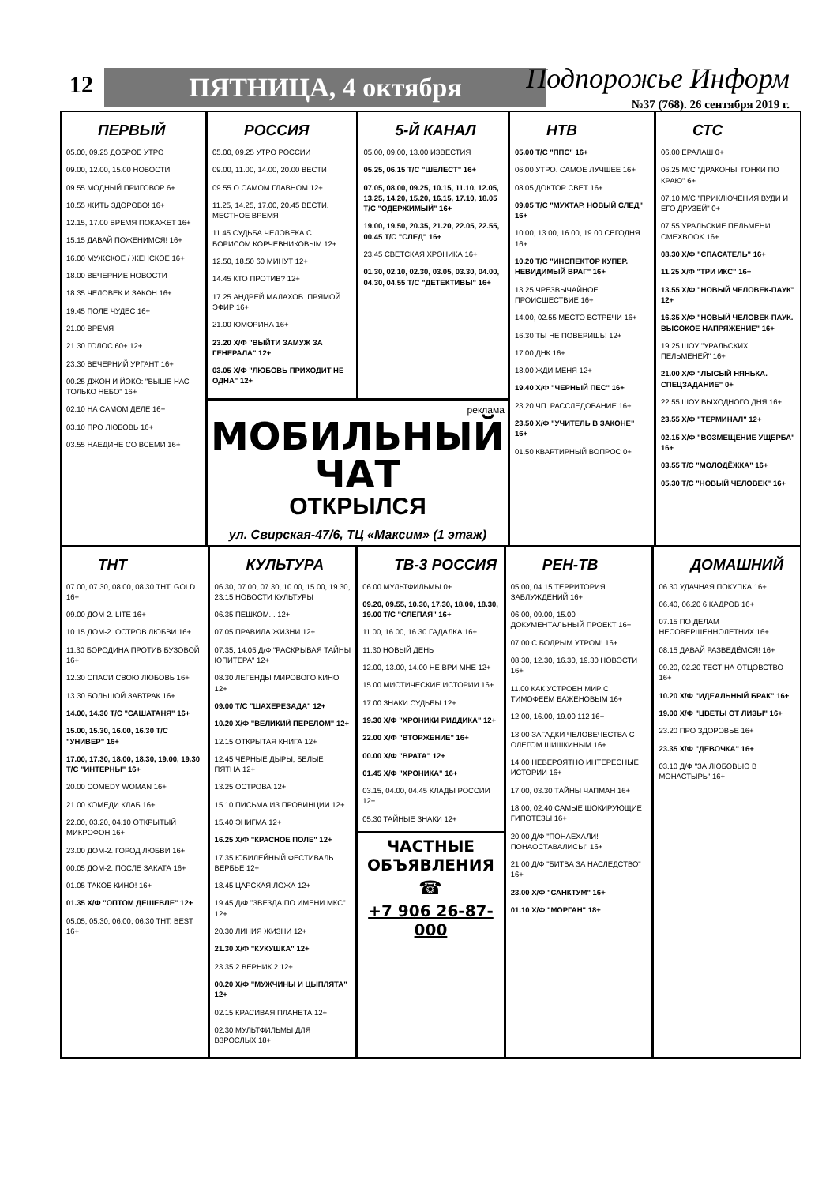12 ПЯТНИЦА, 4 октября Подпорожье Информ
№37 (768). 26 сентября 2019 г.
ПЕРВЫЙ
05.00, 09.25 ДОБРОЕ УТРО
09.00, 12.00, 15.00 НОВОСТИ
09.55 МОДНЫЙ ПРИГОВОР 6+
10.55 ЖИТЬ ЗДОРОВО! 16+
12.15, 17.00 ВРЕМЯ ПОКАЖЕТ 16+
15.15 ДАВАЙ ПОЖЕНИМСЯ! 16+
16.00 МУЖСКОЕ / ЖЕНСКОЕ 16+
18.00 ВЕЧЕРНИЕ НОВОСТИ
18.35 ЧЕЛОВЕК И ЗАКОН 16+
19.45 ПОЛЕ ЧУДЕС 16+
21.00 ВРЕМЯ
21.30 ГОЛОС 60+ 12+
23.30 ВЕЧЕРНИЙ УРГАНТ 16+
00.25 ДЖОН И ЙОКО: "ВЫШЕ НАС ТОЛЬКО НЕБО" 16+
02.10 НА САМОМ ДЕЛЕ 16+
03.10 ПРО ЛЮБОВЬ 16+
03.55 НАЕДИНЕ СО ВСЕМИ 16+
РОССИЯ
05.00, 09.25 УТРО РОССИИ
09.00, 11.00, 14.00, 20.00 ВЕСТИ
09.55 О САМОМ ГЛАВНОМ 12+
11.25, 14.25, 17.00, 20.45 ВЕСТИ. МЕСТНОЕ ВРЕМЯ
11.45 СУДЬБА ЧЕЛОВЕКА С БОРИСОМ КОРЧЕВНИКОВЫМ 12+
12.50, 18.50 60 МИНУТ 12+
14.45 КТО ПРОТИВ? 12+
17.25 АНДРЕЙ МАЛАХОВ. ПРЯМОЙ ЭФИР 16+
21.00 ЮМОРИНА 16+
23.20 Х/Ф "ВЫЙТИ ЗАМУЖ ЗА ГЕНЕРАЛА" 12+
03.05 Х/Ф "ЛЮБОВЬ ПРИХОДИТ НЕ ОДНА" 12+
5-Й КАНАЛ
05.00, 09.00, 13.00 ИЗВЕСТИЯ
05.25, 06.15 Т/С "ШЕЛЕСТ" 16+
07.05, 08.00, 09.25, 10.15, 11.10, 12.05, 13.25, 14.20, 15.20, 16.15, 17.10, 18.05 Т/С "ОДЕРЖИМЫЙ" 16+
19.00, 19.50, 20.35, 21.20, 22.05, 22.55, 00.45 Т/С "СЛЕД" 16+
23.45 СВЕТСКАЯ ХРОНИКА 16+
01.30, 02.10, 02.30, 03.05, 03.30, 04.00, 04.30, 04.55 Т/С "ДЕТЕКТИВЫ" 16+
реклама
МОБИЛЬНЫЙ
ЧАТ
ОТКРЫЛСЯ
ул. Свирская-47/6, ТЦ «Максим» (1 этаж)
НТВ
05.00 Т/С "ППС" 16+
06.00 УТРО. САМОЕ ЛУЧШЕЕ 16+
08.05 ДОКТОР СВЕТ 16+
09.05 Т/С "МУХТАР. НОВЫЙ СЛЕД" 16+
10.00, 13.00, 16.00, 19.00 СЕГОДНЯ 16+
10.20 Т/С "ИНСПЕКТОР КУПЕР. НЕВИДИМЫЙ ВРАГ" 16+
13.25 ЧРЕЗВЫЧАЙНОЕ ПРОИСШЕСТВИЕ 16+
14.00, 02.55 МЕСТО ВСТРЕЧИ 16+
16.30 ТЫ НЕ ПОВЕРИШЬ! 12+
17.00 ДНК 16+
18.00 ЖДИ МЕНЯ 12+
19.40 Х/Ф "ЧЕРНЫЙ ПЕС" 16+
23.20 ЧП. РАССЛЕДОВАНИЕ 16+
23.50 Х/Ф "УЧИТЕЛЬ В ЗАКОНЕ" 16+
01.50 КВАРТИРНЫЙ ВОПРОС 0+
СТС
06.00 ЕРАЛАШ 0+
06.25 М/С "ДРАКОНЫ. ГОНКИ ПО КРАЮ" 6+
07.10 М/С "ПРИКЛЮЧЕНИЯ ВУДИ И ЕГО ДРУЗЕЙ" 0+
07.55 УРАЛЬСКИЕ ПЕЛЬМЕНИ. СМЕХBOOK 16+
08.30 Х/Ф "СПАСАТЕЛЬ" 16+
11.25 Х/Ф "ТРИ ИКС" 16+
13.55 Х/Ф "НОВЫЙ ЧЕЛОВЕК-ПАУК" 12+
16.35 Х/Ф "НОВЫЙ ЧЕЛОВЕК-ПАУК. ВЫСОКОЕ НАПРЯЖЕНИЕ" 16+
19.25 ШОУ "УРАЛЬСКИХ ПЕЛЬМЕНЕЙ" 16+
21.00 Х/Ф "ЛЫСЫЙ НЯНЬКА. СПЕЦЗАДАНИЕ" 0+
22.55 ШОУ ВЫХОДНОГО ДНЯ 16+
23.55 Х/Ф "ТЕРМИНАЛ" 12+
02.15 Х/Ф "ВОЗМЕЩЕНИЕ УЩЕРБА" 16+
03.55 Т/С "МОЛОДЁЖКА" 16+
05.30 Т/С "НОВЫЙ ЧЕЛОВЕК" 16+
ТНТ
07.00, 07.30, 08.00, 08.30 THT. GOLD 16+
09.00 ДОМ-2. LITE 16+
10.15 ДОМ-2. ОСТРОВ ЛЮБВИ 16+
11.30 БОРОДИНА ПРОТИВ БУЗОВОЙ 16+
12.30 СПАСИ СВОЮ ЛЮБОВЬ 16+
13.30 БОЛЬШОЙ ЗАВТРАК 16+
14.00, 14.30 Т/С "САШАТАНЯ" 16+
15.00, 15.30, 16.00, 16.30 Т/С "УНИВЕР" 16+
17.00, 17.30, 18.00, 18.30, 19.00, 19.30 Т/С "ИНТЕРНЫ" 16+
20.00 COMEDY WOMAN 16+
21.00 КОМЕДИ КЛАБ 16+
22.00, 03.20, 04.10 ОТКРЫТЫЙ МИКРОФОН 16+
23.00 ДОМ-2. ГОРОД ЛЮБВИ 16+
00.05 ДОМ-2. ПОСЛЕ ЗАКАТА 16+
01.05 ТАКОЕ КИНО! 16+
01.35 Х/Ф "ОПТОМ ДЕШЕВЛЕ" 12+
05.05, 05.30, 06.00, 06.30 THT. BEST 16+
КУЛЬТУРА
06.30, 07.00, 07.30, 10.00, 15.00, 19.30, 23.15 НОВОСТИ КУЛЬТУРЫ
06.35 ПЕШКОМ... 12+
07.05 ПРАВИЛА ЖИЗНИ 12+
07.35, 14.05 Д/Ф "РАСКРЫВАЯ ТАЙНЫ ЮПИТЕРА" 12+
08.30 ЛЕГЕНДЫ МИРОВОГО КИНО 12+
09.00 Т/С "ШАХЕРЕЗАДА" 12+
10.20 Х/Ф "ВЕЛИКИЙ ПЕРЕЛОМ" 12+
12.15 ОТКРЫТАЯ КНИГА 12+
12.45 ЧЕРНЫЕ ДЫРЫ, БЕЛЫЕ ПЯТНА 12+
13.25 ОСТРОВА 12+
15.10 ПИСЬМА ИЗ ПРОВИНЦИИ 12+
15.40 ЭНИГМА 12+
16.25 Х/Ф "КРАСНОЕ ПОЛЕ" 12+
17.35 ЮБИЛЕЙНЫЙ ФЕСТИВАЛЬ ВЕРБЬЕ 12+
18.45 ЦАРСКАЯ ЛОЖА 12+
19.45 Д/Ф "ЗВЕЗДА ПО ИМЕНИ МКС" 12+
20.30 ЛИНИЯ ЖИЗНИ 12+
21.30 Х/Ф "КУКУШКА" 12+
23.35 2 ВЕРНИК 2 12+
00.20 Х/Ф "МУЖЧИНЫ И ЦЫПЛЯТА" 12+
02.15 КРАСИВАЯ ПЛАНЕТА 12+
02.30 МУЛЬТФИЛЬМЫ ДЛЯ ВЗРОСЛЫХ 18+
ТВ-3 РОССИЯ
06.00 МУЛЬТФИЛЬМЫ 0+
09.20, 09.55, 10.30, 17.30, 18.00, 18.30, 19.00 Т/С "СЛЕПАЯ" 16+
11.00, 16.00, 16.30 ГАДАЛКА 16+
11.30 НОВЫЙ ДЕНЬ
12.00, 13.00, 14.00 НЕ ВРИ МНЕ 12+
15.00 МИСТИЧЕСКИЕ ИСТОРИИ 16+
17.00 ЗНАКИ СУДЬБЫ 12+
19.30 Х/Ф "ХРОНИКИ РИДДИКА" 12+
22.00 Х/Ф "ВТОРЖЕНИЕ" 16+
00.00 Х/Ф "ВРАТА" 12+
01.45 Х/Ф "ХРОНИКА" 16+
03.15, 04.00, 04.45 КЛАДЫ РОССИИ 12+
05.30 ТАЙНЫЕ ЗНАКИ 12+
ЧАСТНЫЕ
ОБЪЯВЛЕНИЯ
☎
+7 906 26-87-000
РЕН-ТВ
05.00, 04.15 ТЕРРИТОРИЯ ЗАБЛУЖДЕНИЙ 16+
06.00, 09.00, 15.00 ДОКУМЕНТАЛЬНЫЙ ПРОЕКТ 16+
07.00 С БОДРЫМ УТРОМ! 16+
08.30, 12.30, 16.30, 19.30 НОВОСТИ 16+
11.00 КАК УСТРОЕН МИР С ТИМОФЕЕМ БАЖЕНОВЫМ 16+
12.00, 16.00, 19.00 112 16+
13.00 ЗАГАДКИ ЧЕЛОВЕЧЕСТВА С ОЛЕГОМ ШИШКИНЫМ 16+
14.00 НЕВЕРОЯТНО ИНТЕРЕСНЫЕ ИСТОРИИ 16+
17.00, 03.30 ТАЙНЫ ЧАПМАН 16+
18.00, 02.40 САМЫЕ ШОКИРУЮЩИЕ ГИПОТЕЗЫ 16+
20.00 Д/Ф "ПОНАЕХАЛИ! ПОНАОСТАВАЛИСЬ!" 16+
21.00 Д/Ф "БИТВА ЗА НАСЛЕДСТВО" 16+
23.00 Х/Ф "САНКТУМ" 16+
01.10 Х/Ф "МОРГАН" 18+
ДОМАШНИЙ
06.30 УДАЧНАЯ ПОКУПКА 16+
06.40, 06.20 6 КАДРОВ 16+
07.15 ПО ДЕЛАМ НЕСОВЕРШЕННОЛЕТНИХ 16+
08.15 ДАВАЙ РАЗВЕДЁМСЯ! 16+
09.20, 02.20 ТЕСТ НА ОТЦОВСТВО 16+
10.20 Х/Ф "ИДЕАЛЬНЫЙ БРАК" 16+
19.00 Х/Ф "ЦВЕТЫ ОТ ЛИЗЫ" 16+
23.20 ПРО ЗДОРОВЬЕ 16+
23.35 Х/Ф "ДЕВОЧКА" 16+
03.10 Д/Ф "ЗА ЛЮБОВЬЮ В МОНАСТЫРЬ" 16+